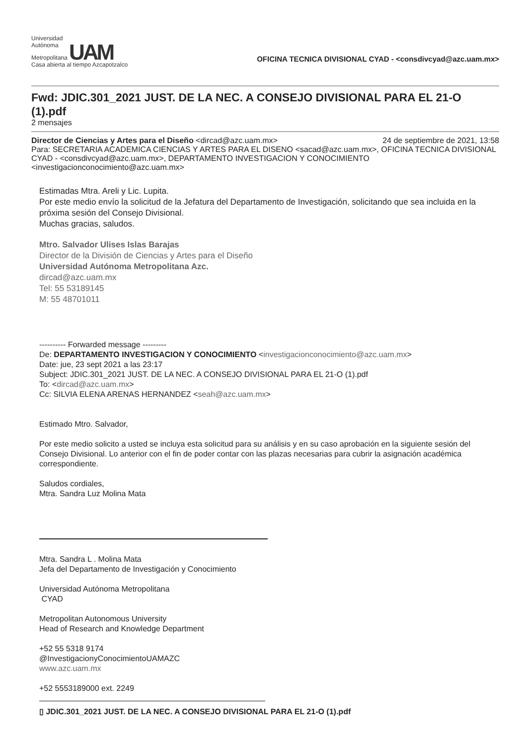Universidad
Autónoma
Metropolitana UAM
Casa abierta al tiempo Azcapotzalco
OFICINA TECNICA DIVISIONAL CYAD - <consdivcyad@azc.uam.mx>
Fwd: JDIC.301_2021 JUST. DE LA NEC. A CONSEJO DIVISIONAL PARA EL 21-O (1).pdf
2 mensajes
Director de Ciencias y Artes para el Diseño <dircad@azc.uam.mx> 24 de septiembre de 2021, 13:58
Para: SECRETARIA ACADEMICA CIENCIAS Y ARTES PARA EL DISENO <sacad@azc.uam.mx>, OFICINA TECNICA DIVISIONAL CYAD - <consdivcyad@azc.uam.mx>, DEPARTAMENTO INVESTIGACION Y CONOCIMIENTO <investigacionconocimiento@azc.uam.mx>
Estimadas Mtra. Areli y Lic. Lupita.
Por este medio envío la solicitud de la Jefatura del Departamento de Investigación, solicitando que sea incluida en la próxima sesión del Consejo Divisional.
Muchas gracias, saludos.
Mtro. Salvador Ulises Islas Barajas
Director de la División de Ciencias y Artes para el Diseño
Universidad Autónoma Metropolitana Azc.
dircad@azc.uam.mx
Tel: 55 53189145
M: 55 48701011
---------- Forwarded message ---------
De: DEPARTAMENTO INVESTIGACION Y CONOCIMIENTO <investigacionconocimiento@azc.uam.mx>
Date: jue, 23 sept 2021 a las 23:17
Subject: JDIC.301_2021 JUST. DE LA NEC. A CONSEJO DIVISIONAL PARA EL 21-O (1).pdf
To: <dircad@azc.uam.mx>
Cc: SILVIA ELENA ARENAS HERNANDEZ <seah@azc.uam.mx>
Estimado Mtro. Salvador,
Por este medio solicito a usted se incluya esta solicitud para su análisis y en su caso aprobación en la siguiente sesión del Consejo Divisional. Lo anterior con el fin de poder contar con las plazas necesarias para cubrir la asignación académica correspondiente.
Saludos cordiales,
Mtra. Sandra Luz Molina Mata
Mtra. Sandra L . Molina Mata
Jefa del Departamento de Investigación y Conocimiento
Universidad Autónoma Metropolitana
CYAD
Metropolitan Autonomous University
Head of Research and Knowledge Department
+52 55 5318 9174
@InvestigacionyConocimientoUAMAZC
www.azc.uam.mx
+52 5553189000 ext. 2249
▯ JDIC.301_2021 JUST. DE LA NEC. A CONSEJO DIVISIONAL PARA EL 21-O (1).pdf